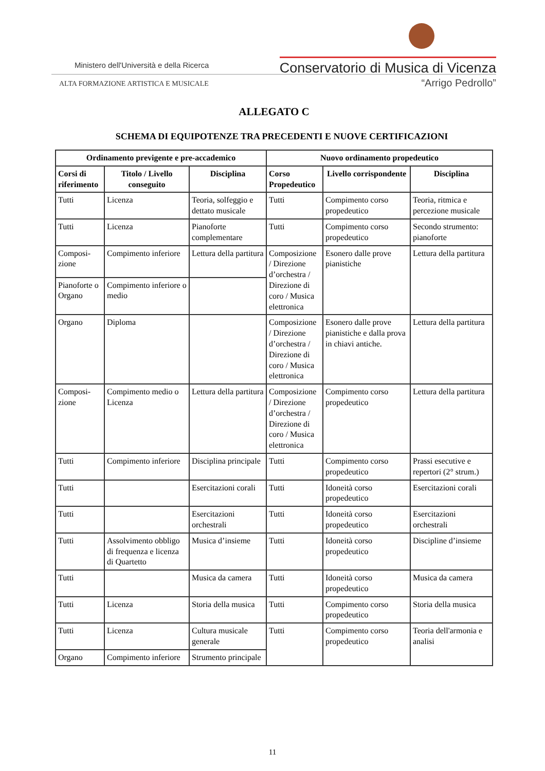Ministero dell'Università e della Ricerca
ALTA FORMAZIONE ARTISTICA E MUSICALE
Conservatorio di Musica di Vicenza
“Arrigo Pedrollo”
ALLEGATO C
SCHEMA DI EQUIPOTENZE TRA PRECEDENTI E NUOVE CERTIFICAZIONI
| Ordinamento previgente e pre-accademico | | | Nuovo ordinamento propedeutico | | |
| --- | --- | --- | --- | --- | --- |
| Corsi di riferimento | Titolo / Livello conseguito | Disciplina | Corso Propedeutico | Livello corrispondente | Disciplina |
| Tutti | Licenza | Teoria, solfeggio e dettato musicale | Tutti | Compimento corso propedeutico | Teoria, ritmica e percezione musicale |
| Tutti | Licenza | Pianoforte complementare | Tutti | Compimento corso propedeutico | Secondo strumento: pianoforte |
| Composi-zione | Compimento inferiore | Lettura della partitura | Composizione / Direzione d’orchestra / Direzione di coro / Musica elettronica | Esonero dalle prove pianistiche | Lettura della partitura |
| Pianoforte o Organo | Compimento inferiore o medio | | | | |
| Organo | Diploma | | Composizione / Direzione d’orchestra / Direzione di coro / Musica elettronica | Esonero dalle prove pianistiche e dalla prova in chiavi antiche. | Lettura della partitura |
| Composi-zione | Compimento medio o Licenza | Lettura della partitura | Composizione / Direzione d’orchestra / Direzione di coro / Musica elettronica | Compimento corso propedeutico | Lettura della partitura |
| Tutti | Compimento inferiore | Disciplina principale | Tutti | Compimento corso propedeutico | Prassi esecutive e repertori (2° strum.) |
| Tutti | | Esercitazioni corali | Tutti | Idoneità corso propedeutico | Esercitazioni corali |
| Tutti | | Esercitazioni orchestrali | Tutti | Idoneità corso propedeutico | Esercitazioni orchestrali |
| Tutti | Assolvimento obbligo di frequenza e licenza di Quartetto | Musica d’insieme | Tutti | Idoneità corso propedeutico | Discipline d’insieme |
| Tutti | | Musica da camera | Tutti | Idoneità corso propedeutico | Musica da camera |
| Tutti | Licenza | Storia della musica | Tutti | Compimento corso propedeutico | Storia della musica |
| Tutti | Licenza | Cultura musicale generale | Tutti | Compimento corso propedeutico | Teoria dell'armonia e analisi |
| Organo | Compimento inferiore | Strumento principale | | | |
11